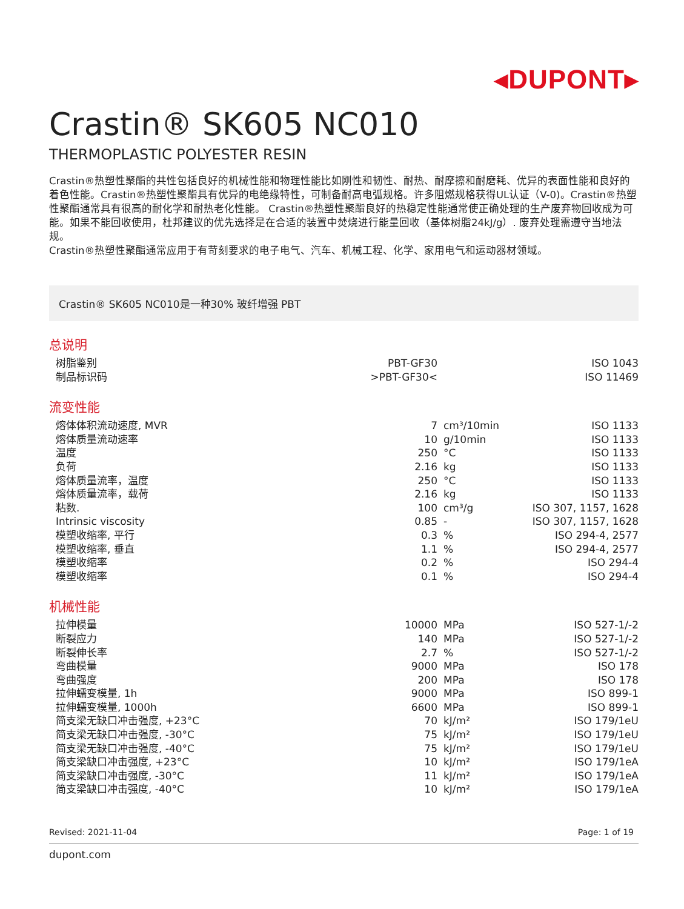◂DUPONT▸
Crastin® SK605 NC010
THERMOPLASTIC POLYESTER RESIN
Crastin®热塑性聚酯的共性包括良好的机械性能和物理性能比如刚性和韧性、耐热、耐摩擦和耐磨耗、优异的表面性能和良好的着色性能。Crastin®热塑性聚酯具有优异的电绝缘特性，可制备耐高电弧规格。许多阻燃规格获得UL认证（V-0)。Crastin®热塑性聚酯通常具有很高的耐化学和耐热老化性能。 Crastin®热塑性聚酯良好的热稳定性能通常使正确处理的生产废弃物回收成为可能。如果不能回收使用，杜邦建议的优先选择是在合适的装置中焚烧进行能量回收（基体树脂24kJ/g）. 废弃处理需遵守当地法规。
Crastin®热塑性聚酯通常应用于有苛刻要求的电子电气、汽车、机械工程、化学、家用电气和运动器材领域。
Crastin® SK605 NC010是一种30% 玻纤增强 PBT
总说明
| 树脂鉴别 | PBT-GF30 | | ISO 1043 |
| 制品标识码 | >PBT-GF30< | | ISO 11469 |
流变性能
| 熔体体积流动速度, MVR | 7 | cm³/10min | ISO 1133 |
| 熔体质量流动速率 | 10 | g/10min | ISO 1133 |
| 温度 | 250 | °C | ISO 1133 |
| 负荷 | 2.16 | kg | ISO 1133 |
| 熔体质量流率，温度 | 250 | °C | ISO 1133 |
| 熔体质量流率，载荷 | 2.16 | kg | ISO 1133 |
| 粘数. | 100 | cm³/g | ISO 307, 1157, 1628 |
| Intrinsic viscosity | 0.85 | - | ISO 307, 1157, 1628 |
| 模塑收缩率, 平行 | 0.3 | % | ISO 294-4, 2577 |
| 模塑收缩率, 垂直 | 1.1 | % | ISO 294-4, 2577 |
| 模塑收缩率 | 0.2 | % | ISO 294-4 |
| 模塑收缩率 | 0.1 | % | ISO 294-4 |
机械性能
| 拉伸模量 | 10000 | MPa | ISO 527-1/-2 |
| 断裂应力 | 140 | MPa | ISO 527-1/-2 |
| 断裂伸长率 | 2.7 | % | ISO 527-1/-2 |
| 弯曲模量 | 9000 | MPa | ISO 178 |
| 弯曲强度 | 200 | MPa | ISO 178 |
| 拉伸蠕变模量, 1h | 9000 | MPa | ISO 899-1 |
| 拉伸蠕变模量, 1000h | 6600 | MPa | ISO 899-1 |
| 简支梁无缺口冲击强度, +23°C | 70 | kJ/m² | ISO 179/1eU |
| 简支梁无缺口冲击强度, -30°C | 75 | kJ/m² | ISO 179/1eU |
| 简支梁无缺口冲击强度, -40°C | 75 | kJ/m² | ISO 179/1eU |
| 简支梁缺口冲击强度, +23°C | 10 | kJ/m² | ISO 179/1eA |
| 简支梁缺口冲击强度, -30°C | 11 | kJ/m² | ISO 179/1eA |
| 简支梁缺口冲击强度, -40°C | 10 | kJ/m² | ISO 179/1eA |
Revised: 2021-11-04 Page: 1 of 19
dupont.com